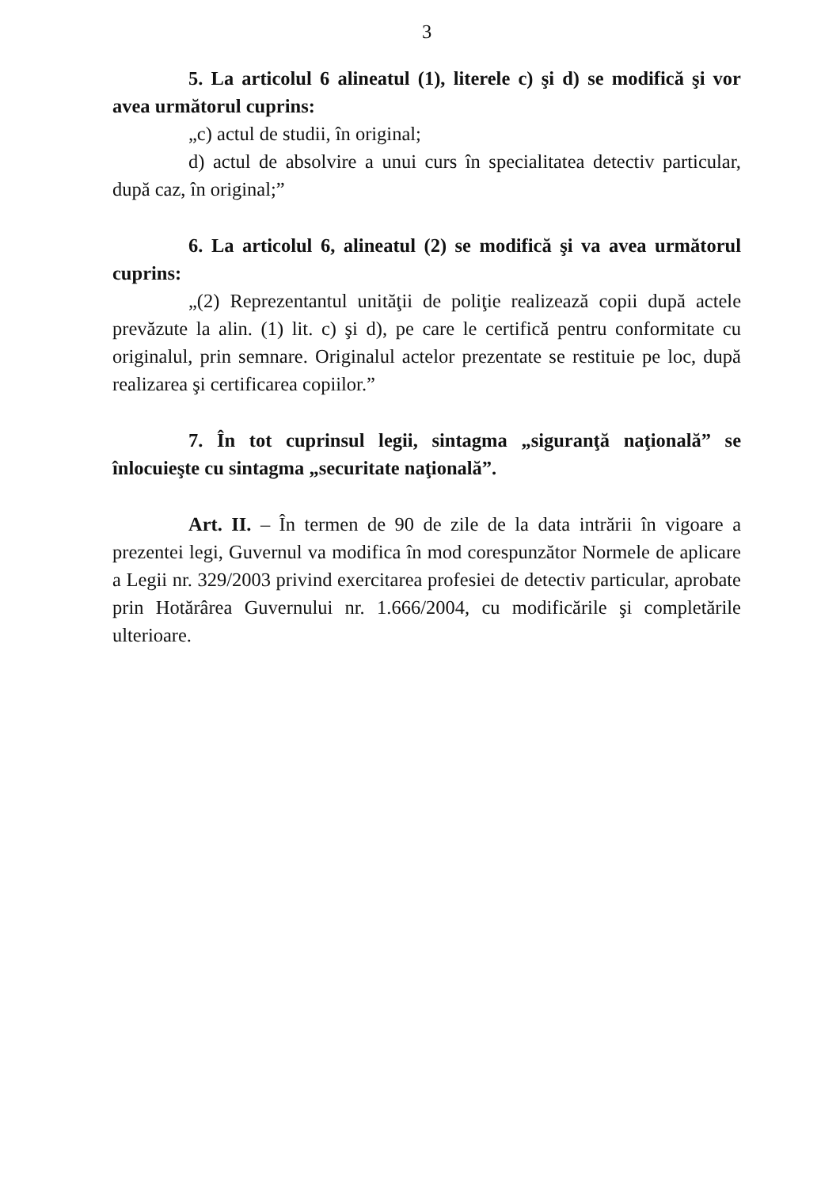3
5. La articolul 6 alineatul (1), literele c) şi d) se modifică şi vor avea următorul cuprins:
„c) actul de studii, în original;
d) actul de absolvire a unui curs în specialitatea detectiv particular, după caz, în original;”
6. La articolul 6, alineatul (2) se modifică şi va avea următorul cuprins:
„(2) Reprezentantul unităţii de poliţie realizează copii după actele prevăzute la alin. (1) lit. c) şi d), pe care le certifică pentru conformitate cu originalul, prin semnare. Originalul actelor prezentate se restituie pe loc, după realizarea şi certificarea copiilor.”
7. În tot cuprinsul legii, sintagma „siguranţă naţională” se înlocuieşte cu sintagma „securitate naţională”.
Art. II. – În termen de 90 de zile de la data intrării în vigoare a prezentei legi, Guvernul va modifica în mod corespunzător Normele de aplicare a Legii nr. 329/2003 privind exercitarea profesiei de detectiv particular, aprobate prin Hotărârea Guvernului nr. 1.666/2004, cu modificările şi completările ulterioare.